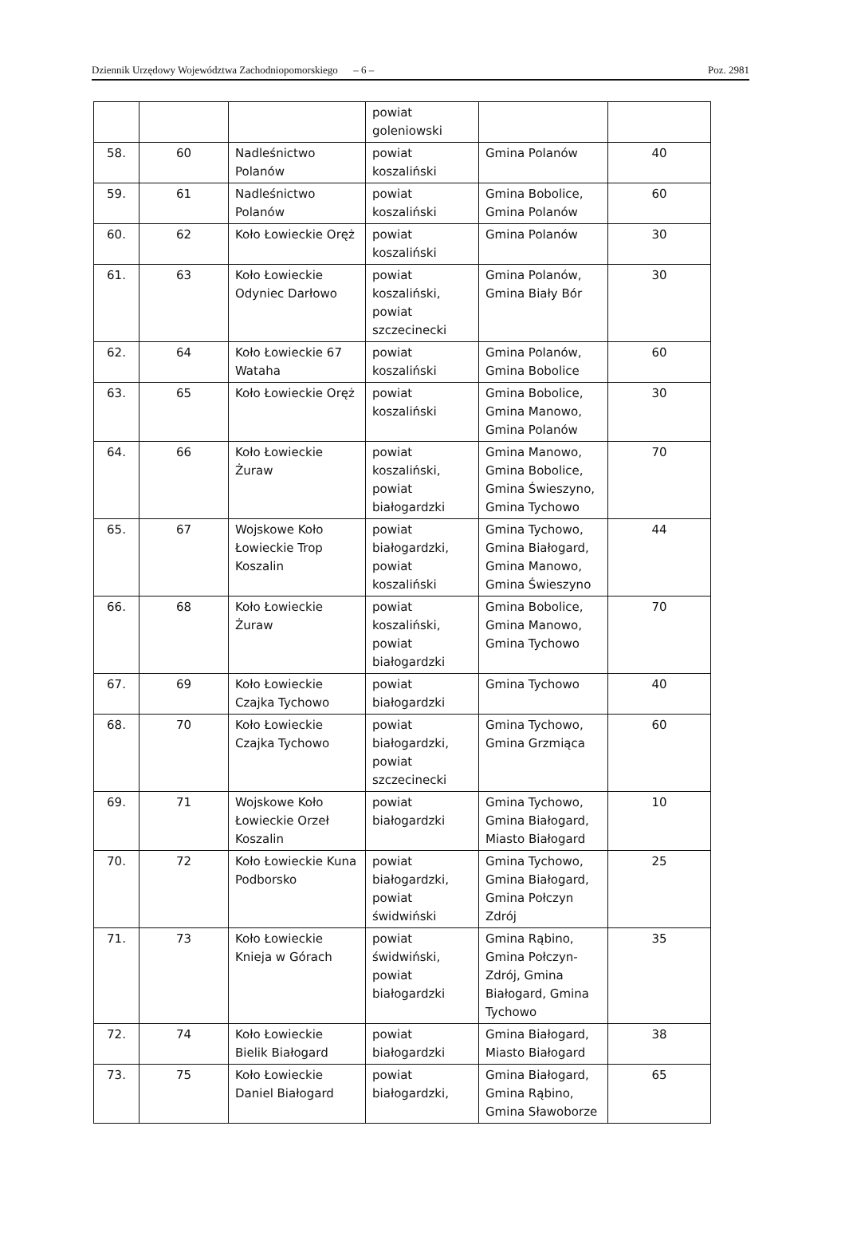Dziennik Urzędowy Województwa Zachodniopomorskiego – 6 – Poz. 2981
| | | | powiat goleniowski | | |
| 58. | 60 | Nadleśnictwo Polanów | powiat koszaliński | Gmina Polanów | 40 |
| 59. | 61 | Nadleśnictwo Polanów | powiat koszaliński | Gmina Bobolice, Gmina Polanów | 60 |
| 60. | 62 | Koło Łowieckie Oręż | powiat koszaliński | Gmina Polanów | 30 |
| 61. | 63 | Koło Łowieckie Odyniec Darłowo | powiat koszaliński, powiat szczecinecki | Gmina Polanów, Gmina Biały Bór | 30 |
| 62. | 64 | Koło Łowieckie 67 Wataha | powiat koszaliński | Gmina Polanów, Gmina Bobolice | 60 |
| 63. | 65 | Koło Łowieckie Oręż | powiat koszaliński | Gmina Bobolice, Gmina Manowo, Gmina Polanów | 30 |
| 64. | 66 | Koło Łowieckie Żuraw | powiat koszaliński, powiat białogardzki | Gmina Manowo, Gmina Bobolice, Gmina Świeszyno, Gmina Tychowo | 70 |
| 65. | 67 | Wojskowe Koło Łowieckie Trop Koszalin | powiat białogardzki, powiat koszaliński | Gmina Tychowo, Gmina Białogard, Gmina Manowo, Gmina Świeszyno | 44 |
| 66. | 68 | Koło Łowieckie Żuraw | powiat koszaliński, powiat białogardzki | Gmina Bobolice, Gmina Manowo, Gmina Tychowo | 70 |
| 67. | 69 | Koło Łowieckie Czajka Tychowo | powiat białogardzki | Gmina Tychowo | 40 |
| 68. | 70 | Koło Łowieckie Czajka Tychowo | powiat białogardzki, powiat szczecinecki | Gmina Tychowo, Gmina Grzmiąca | 60 |
| 69. | 71 | Wojskowe Koło Łowieckie Orzeł Koszalin | powiat białogardzki | Gmina Tychowo, Gmina Białogard, Miasto Białogard | 10 |
| 70. | 72 | Koło Łowieckie Kuna Podborsko | powiat białogardzki, powiat świdwiński | Gmina Tychowo, Gmina Białogard, Gmina Połczyn Zdrój | 25 |
| 71. | 73 | Koło Łowieckie Knieja w Górach | powiat świdwiński, powiat białogardzki | Gmina Rąbino, Gmina Połczyn-Zdrój, Gmina Białogard, Gmina Tychowo | 35 |
| 72. | 74 | Koło Łowieckie Bielik Białogard | powiat białogardzki | Gmina Białogard, Miasto Białogard | 38 |
| 73. | 75 | Koło Łowieckie Daniel Białogard | powiat białogardzki, | Gmina Białogard, Gmina Rąbino, Gmina Sławoborze | 65 |